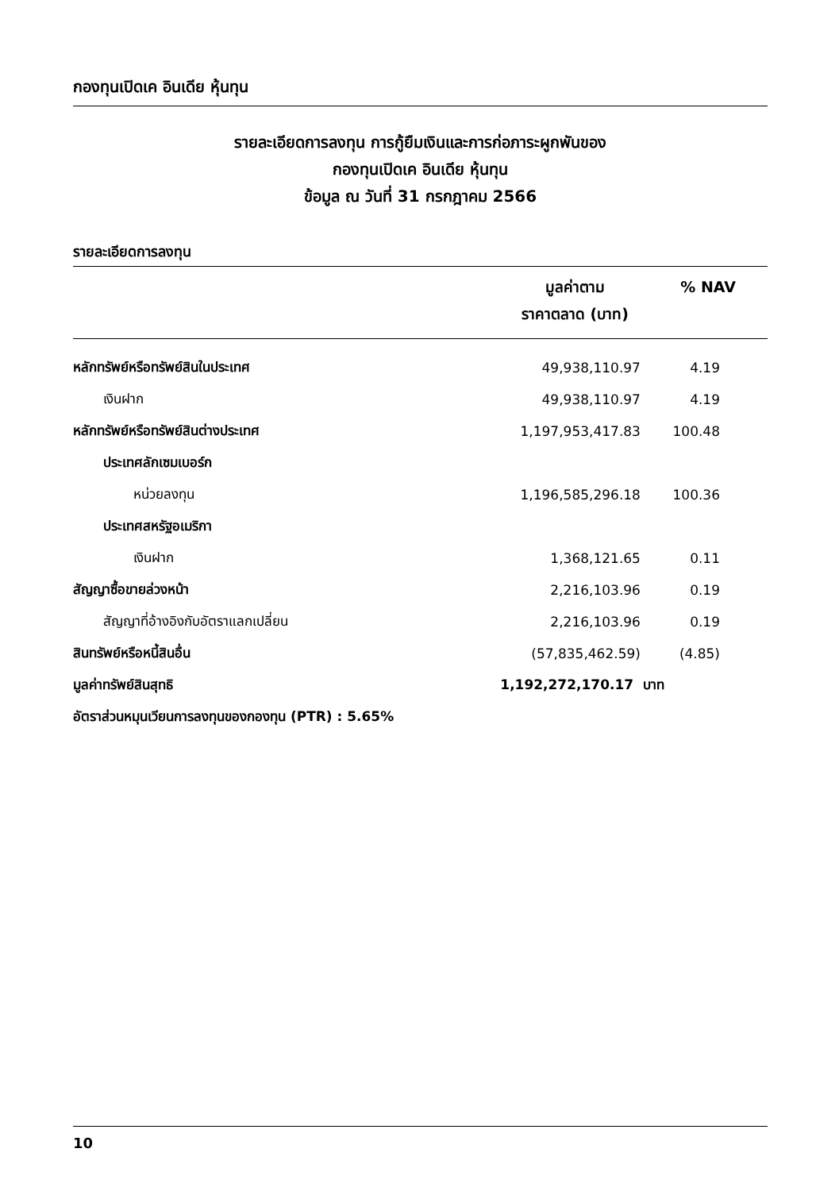กองทุนเปิดเค อินเดีย หุ้นทุน
รายละเอียดการลงทุน การกู้ยืมเงินและการก่อภาระผูกพันของ
กองทุนเปิดเค อินเดีย หุ้นทุน
ข้อมูล ณ วันที่ 31 กรกฎาคม 2566
รายละเอียดการลงทุน
| | มูลค่าตาม ราคาตลาด (บาท) | % NAV |
| --- | --- | --- |
| หลักทรัพย์หรือทรัพย์สินในประเทศ | 49,938,110.97 | 4.19 |
| เงินฝาก | 49,938,110.97 | 4.19 |
| หลักทรัพย์หรือทรัพย์สินต่างประเทศ | 1,197,953,417.83 | 100.48 |
| ประเทศลักเซมเบอร์ก | | |
| หน่วยลงทุน | 1,196,585,296.18 | 100.36 |
| ประเทศสหรัฐอเมริกา | | |
| เงินฝาก | 1,368,121.65 | 0.11 |
| สัญญาซื้อขายล่วงหน้า | 2,216,103.96 | 0.19 |
| สัญญาที่อ้างอิงกับอัตราแลกเปลี่ยน | 2,216,103.96 | 0.19 |
| สินทรัพย์หรือหนี้สินอื่น | (57,835,462.59) | (4.85) |
| มูลค่าทรัพย์สินสุทธิ | 1,192,272,170.17 บาท | |
| อัตราส่วนหมุนเวียนการลงทุนของกองทุน (PTR) : 5.65% | | |
10